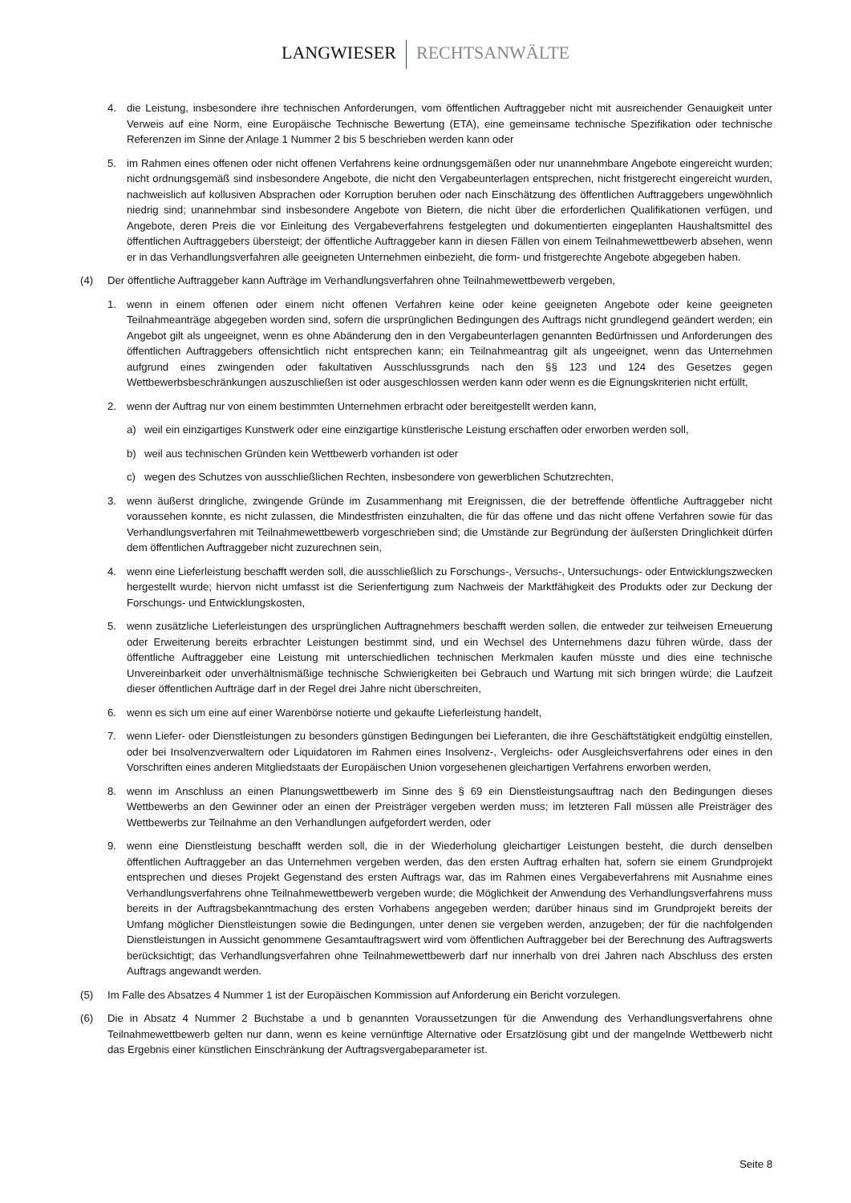LANGWIESER RECHTSANWÄLTE
4. die Leistung, insbesondere ihre technischen Anforderungen, vom öffentlichen Auftraggeber nicht mit ausreichender Genauigkeit unter Verweis auf eine Norm, eine Europäische Technische Bewertung (ETA), eine gemeinsame technische Spezifikation oder technische Referenzen im Sinne der Anlage 1 Nummer 2 bis 5 beschrieben werden kann oder
5. im Rahmen eines offenen oder nicht offenen Verfahrens keine ordnungsgemäßen oder nur unannehmbare Angebote eingereicht wurden; nicht ordnungsgemäß sind insbesondere Angebote, die nicht den Vergabeunterlagen entsprechen, nicht fristgerecht eingereicht wurden, nachweislich auf kollusiven Absprachen oder Korruption beruhen oder nach Einschätzung des öffentlichen Auftraggebers ungewöhnlich niedrig sind; unannehmbar sind insbesondere Angebote von Bietern, die nicht über die erforderlichen Qualifikationen verfügen, und Angebote, deren Preis die vor Einleitung des Vergabeverfahrens festgelegten und dokumentierten eingeplanten Haushaltsmittel des öffentlichen Auftraggebers übersteigt; der öffentliche Auftraggeber kann in diesen Fällen von einem Teilnahmewettbewerb absehen, wenn er in das Verhandlungsverfahren alle geeigneten Unternehmen einbezieht, die form- und fristgerechte Angebote abgegeben haben.
(4) Der öffentliche Auftraggeber kann Aufträge im Verhandlungsverfahren ohne Teilnahmewettbewerb vergeben,
1. wenn in einem offenen oder einem nicht offenen Verfahren keine oder keine geeigneten Angebote oder keine geeigneten Teilnahmeanträge abgegeben worden sind, sofern die ursprünglichen Bedingungen des Auftrags nicht grundlegend geändert werden; ein Angebot gilt als ungeeignet, wenn es ohne Abänderung den in den Vergabeunterlagen genannten Bedürfnissen und Anforderungen des öffentlichen Auftraggebers offensichtlich nicht entsprechen kann; ein Teilnahmeantrag gilt als ungeeignet, wenn das Unternehmen aufgrund eines zwingenden oder fakultativen Ausschlussgrunds nach den §§ 123 und 124 des Gesetzes gegen Wettbewerbsbeschränkungen auszuschließen ist oder ausgeschlossen werden kann oder wenn es die Eignungskriterien nicht erfüllt,
2. wenn der Auftrag nur von einem bestimmten Unternehmen erbracht oder bereitgestellt werden kann,
a) weil ein einzigartiges Kunstwerk oder eine einzigartige künstlerische Leistung erschaffen oder erworben werden soll,
b) weil aus technischen Gründen kein Wettbewerb vorhanden ist oder
c) wegen des Schutzes von ausschließlichen Rechten, insbesondere von gewerblichen Schutzrechten,
3. wenn äußerst dringliche, zwingende Gründe im Zusammenhang mit Ereignissen, die der betreffende öffentliche Auftraggeber nicht voraussehen konnte, es nicht zulassen, die Mindestfristen einzuhalten, die für das offene und das nicht offene Verfahren sowie für das Verhandlungsverfahren mit Teilnahmewettbewerb vorgeschrieben sind; die Umstände zur Begründung der äußersten Dringlichkeit dürfen dem öffentlichen Auftraggeber nicht zuzurechnen sein,
4. wenn eine Lieferleistung beschafft werden soll, die ausschließlich zu Forschungs-, Versuchs-, Untersuchungs- oder Entwicklungszwecken hergestellt wurde; hiervon nicht umfasst ist die Serienfertigung zum Nachweis der Marktfähigkeit des Produkts oder zur Deckung der Forschungs- und Entwicklungskosten,
5. wenn zusätzliche Lieferleistungen des ursprünglichen Auftragnehmers beschafft werden sollen, die entweder zur teilweisen Erneuerung oder Erweiterung bereits erbrachter Leistungen bestimmt sind, und ein Wechsel des Unternehmens dazu führen würde, dass der öffentliche Auftraggeber eine Leistung mit unterschiedlichen technischen Merkmalen kaufen müsste und dies eine technische Unvereinbarkeit oder unverhältnismäßige technische Schwierigkeiten bei Gebrauch und Wartung mit sich bringen würde; die Laufzeit dieser öffentlichen Aufträge darf in der Regel drei Jahre nicht überschreiten,
6. wenn es sich um eine auf einer Warenbörse notierte und gekaufte Lieferleistung handelt,
7. wenn Liefer- oder Dienstleistungen zu besonders günstigen Bedingungen bei Lieferanten, die ihre Geschäftstätigkeit endgültig einstellen, oder bei Insolvenzverwaltern oder Liquidatoren im Rahmen eines Insolvenz-, Vergleichs- oder Ausgleichsverfahrens oder eines in den Vorschriften eines anderen Mitgliedstaats der Europäischen Union vorgesehenen gleichartigen Verfahrens erworben werden,
8. wenn im Anschluss an einen Planungswettbewerb im Sinne des § 69 ein Dienstleistungsauftrag nach den Bedingungen dieses Wettbewerbs an den Gewinner oder an einen der Preisträger vergeben werden muss; im letzteren Fall müssen alle Preisträger des Wettbewerbs zur Teilnahme an den Verhandlungen aufgefordert werden, oder
9. wenn eine Dienstleistung beschafft werden soll, die in der Wiederholung gleichartiger Leistungen besteht, die durch denselben öffentlichen Auftraggeber an das Unternehmen vergeben werden, das den ersten Auftrag erhalten hat, sofern sie einem Grundprojekt entsprechen und dieses Projekt Gegenstand des ersten Auftrags war, das im Rahmen eines Vergabeverfahrens mit Ausnahme eines Verhandlungsverfahrens ohne Teilnahmewettbewerb vergeben wurde; die Möglichkeit der Anwendung des Verhandlungsverfahrens muss bereits in der Auftragsbekanntmachung des ersten Vorhabens angegeben werden; darüber hinaus sind im Grundprojekt bereits der Umfang möglicher Dienstleistungen sowie die Bedingungen, unter denen sie vergeben werden, anzugeben; der für die nachfolgenden Dienstleistungen in Aussicht genommene Gesamtauftragswert wird vom öffentlichen Auftraggeber bei der Berechnung des Auftragswerts berücksichtigt; das Verhandlungsverfahren ohne Teilnahmewettbewerb darf nur innerhalb von drei Jahren nach Abschluss des ersten Auftrags angewandt werden.
(5) Im Falle des Absatzes 4 Nummer 1 ist der Europäischen Kommission auf Anforderung ein Bericht vorzulegen.
(6) Die in Absatz 4 Nummer 2 Buchstabe a und b genannten Voraussetzungen für die Anwendung des Verhandlungsverfahrens ohne Teilnahmewettbewerb gelten nur dann, wenn es keine vernünftige Alternative oder Ersatzlösung gibt und der mangelnde Wettbewerb nicht das Ergebnis einer künstlichen Einschränkung der Auftragsvergabeparameter ist.
Seite 8